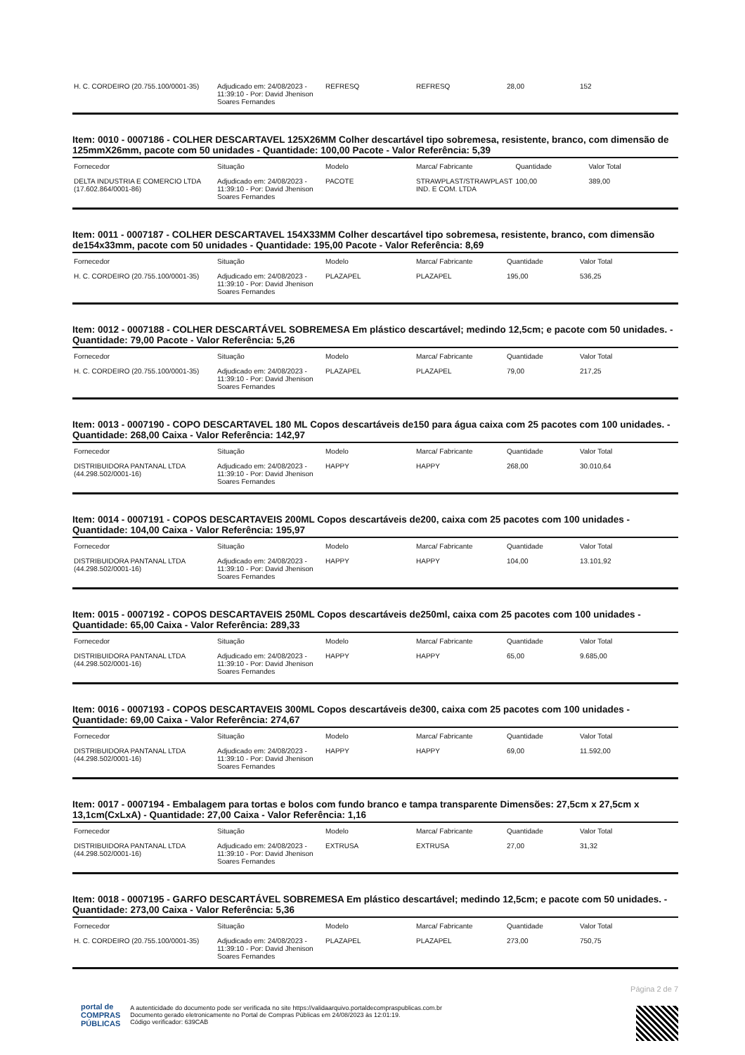| H. C. CORDEIRO (20.755.100/0001-35) | Adjudicado em: 24/08/2023 - 11:39:10 - Por: David Jhenison Soares Fernandes | REFRESQ | REFRESQ | 28,00 | 152 |
Item: 0010 - 0007186 - COLHER DESCARTAVEL 125X26MM Colher descartável tipo sobremesa, resistente, branco, com dimensão de 125mmX26mm, pacote com 50 unidades - Quantidade: 100,00 Pacote - Valor Referência: 5,39
| Fornecedor | Situação | Modelo | Marca/ Fabricante | Quantidade | Valor Total |
| --- | --- | --- | --- | --- | --- |
| DELTA INDUSTRIA E COMERCIO LTDA (17.602.864/0001-86) | Adjudicado em: 24/08/2023 - 11:39:10 - Por: David Jhenison Soares Fernandes | PACOTE | STRAWPLAST/STRAWPLAST IND. E COM. LTDA | 100,00 | 389,00 |
Item: 0011 - 0007187 - COLHER DESCARTAVEL 154X33MM Colher descartável tipo sobremesa, resistente, branco, com dimensão de154x33mm, pacote com 50 unidades - Quantidade: 195,00 Pacote - Valor Referência: 8,69
| Fornecedor | Situação | Modelo | Marca/ Fabricante | Quantidade | Valor Total |
| --- | --- | --- | --- | --- | --- |
| H. C. CORDEIRO (20.755.100/0001-35) | Adjudicado em: 24/08/2023 - 11:39:10 - Por: David Jhenison Soares Fernandes | PLAZAPEL | PLAZAPEL | 195,00 | 536,25 |
Item: 0012 - 0007188 - COLHER DESCARTÁVEL SOBREMESA Em plástico descartável; medindo 12,5cm; e pacote com 50 unidades. - Quantidade: 79,00 Pacote - Valor Referência: 5,26
| Fornecedor | Situação | Modelo | Marca/ Fabricante | Quantidade | Valor Total |
| --- | --- | --- | --- | --- | --- |
| H. C. CORDEIRO (20.755.100/0001-35) | Adjudicado em: 24/08/2023 - 11:39:10 - Por: David Jhenison Soares Fernandes | PLAZAPEL | PLAZAPEL | 79,00 | 217,25 |
Item: 0013 - 0007190 - COPO DESCARTAVEL 180 ML Copos descartáveis de150 para água caixa com 25 pacotes com 100 unidades. - Quantidade: 268,00 Caixa - Valor Referência: 142,97
| Fornecedor | Situação | Modelo | Marca/ Fabricante | Quantidade | Valor Total |
| --- | --- | --- | --- | --- | --- |
| DISTRIBUIDORA PANTANAL LTDA (44.298.502/0001-16) | Adjudicado em: 24/08/2023 - 11:39:10 - Por: David Jhenison Soares Fernandes | HAPPY | HAPPY | 268,00 | 30.010,64 |
Item: 0014 - 0007191 - COPOS DESCARTAVEIS 200ML Copos descartáveis de200, caixa com 25 pacotes com 100 unidades - Quantidade: 104,00 Caixa - Valor Referência: 195,97
| Fornecedor | Situação | Modelo | Marca/ Fabricante | Quantidade | Valor Total |
| --- | --- | --- | --- | --- | --- |
| DISTRIBUIDORA PANTANAL LTDA (44.298.502/0001-16) | Adjudicado em: 24/08/2023 - 11:39:10 - Por: David Jhenison Soares Fernandes | HAPPY | HAPPY | 104,00 | 13.101,92 |
Item: 0015 - 0007192 - COPOS DESCARTAVEIS 250ML Copos descartáveis de250ml, caixa com 25 pacotes com 100 unidades - Quantidade: 65,00 Caixa - Valor Referência: 289,33
| Fornecedor | Situação | Modelo | Marca/ Fabricante | Quantidade | Valor Total |
| --- | --- | --- | --- | --- | --- |
| DISTRIBUIDORA PANTANAL LTDA (44.298.502/0001-16) | Adjudicado em: 24/08/2023 - 11:39:10 - Por: David Jhenison Soares Fernandes | HAPPY | HAPPY | 65,00 | 9.685,00 |
Item: 0016 - 0007193 - COPOS DESCARTAVEIS 300ML Copos descartáveis de300, caixa com 25 pacotes com 100 unidades - Quantidade: 69,00 Caixa - Valor Referência: 274,67
| Fornecedor | Situação | Modelo | Marca/ Fabricante | Quantidade | Valor Total |
| --- | --- | --- | --- | --- | --- |
| DISTRIBUIDORA PANTANAL LTDA (44.298.502/0001-16) | Adjudicado em: 24/08/2023 - 11:39:10 - Por: David Jhenison Soares Fernandes | HAPPY | HAPPY | 69,00 | 11.592,00 |
Item: 0017 - 0007194 - Embalagem para tortas e bolos com fundo branco e tampa transparente Dimensões: 27,5cm x 27,5cm x 13,1cm(CxLxA) - Quantidade: 27,00 Caixa - Valor Referência: 1,16
| Fornecedor | Situação | Modelo | Marca/ Fabricante | Quantidade | Valor Total |
| --- | --- | --- | --- | --- | --- |
| DISTRIBUIDORA PANTANAL LTDA (44.298.502/0001-16) | Adjudicado em: 24/08/2023 - 11:39:10 - Por: David Jhenison Soares Fernandes | EXTRUSA | EXTRUSA | 27,00 | 31,32 |
Item: 0018 - 0007195 - GARFO DESCARTÁVEL SOBREMESA Em plástico descartável; medindo 12,5cm; e pacote com 50 unidades. - Quantidade: 273,00 Caixa - Valor Referência: 5,36
| Fornecedor | Situação | Modelo | Marca/ Fabricante | Quantidade | Valor Total |
| --- | --- | --- | --- | --- | --- |
| H. C. CORDEIRO (20.755.100/0001-35) | Adjudicado em: 24/08/2023 - 11:39:10 - Por: David Jhenison Soares Fernandes | PLAZAPEL | PLAZAPEL | 273,00 | 750,75 |
Página 2 de 7
portal de
COMPRAS
PÚBLICAS
A autenticidade do documento pode ser verificada no site https://validaarquivo.portaldecompraspublicas.com.br
Documento gerado eletronicamente no Portal de Compras Públicas em 24/08/2023 às 12:01:19.
Código verificador: 639CAB